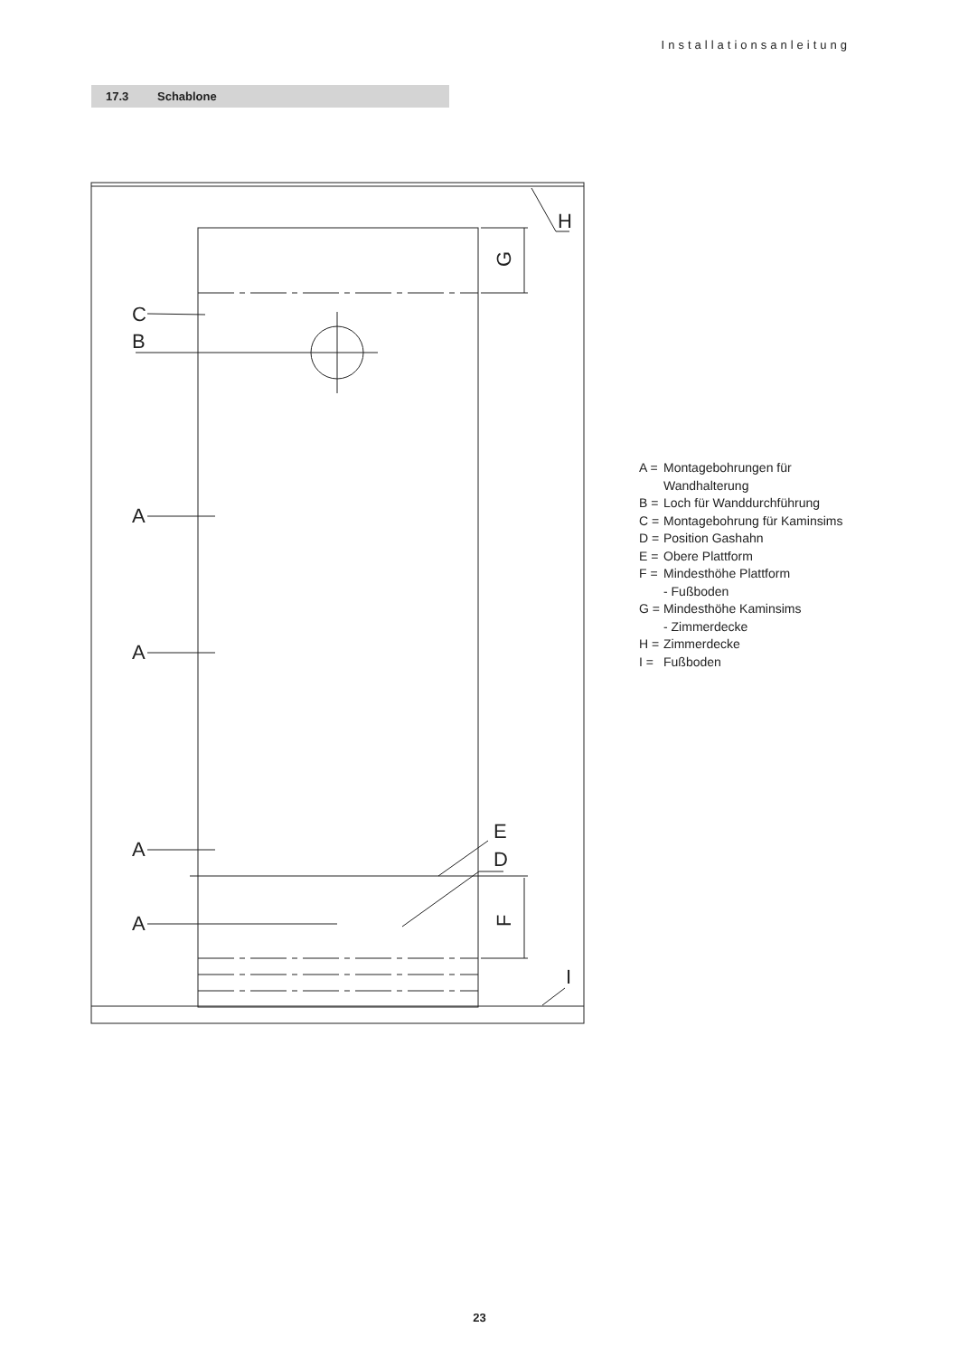Installationsanleitung
17.3 Schablone
C
B
A
A
A
A
E
D
H
I
G
F
A = Montagebohrungen für
Wandhalterung
B = Loch für Wanddurchführung
C = Montagebohrung für Kaminsims
D = Position Gashahn
E = Obere Plattform
F = Mindesthöhe Plattform
- Fußboden
G = Mindesthöhe Kaminsims
- Zimmerdecke
H = Zimmerdecke
I = Fußboden
23